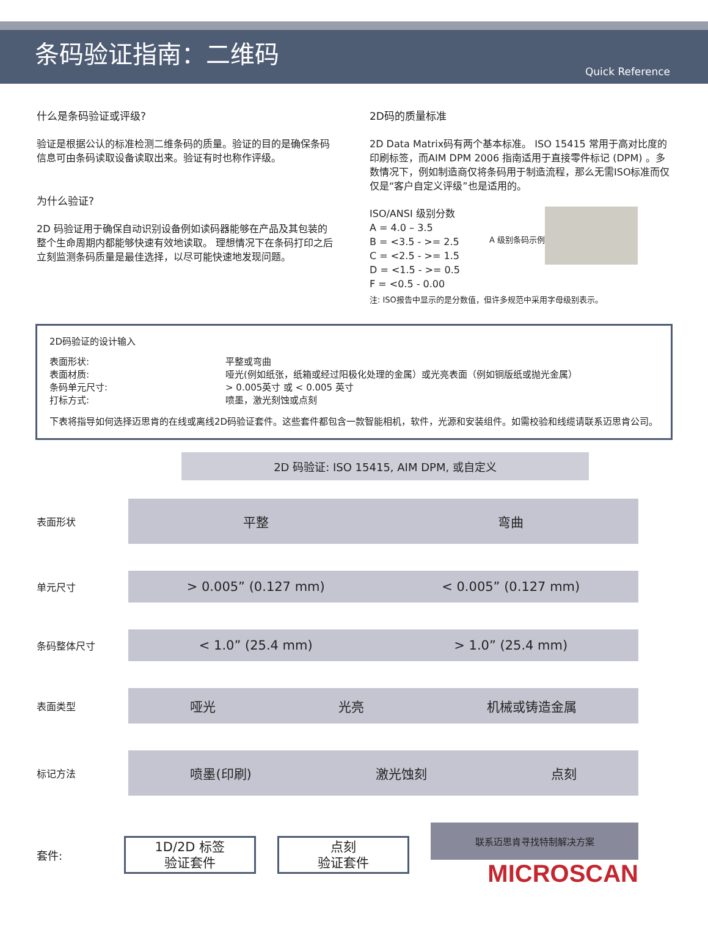条码验证指南：二维码
Quick Reference
什么是条码验证或评级?
验证是根据公认的标准检测二维条码的质量。验证的目的是确保条码信息可由条码读取设备读取出来。验证有时也称作评级。
为什么验证?
2D 码验证用于确保自动识别设备例如读码器能够在产品及其包装的整个生命周期内都能够快速有效地读取。 理想情况下在条码打印之后立刻监测条码质量是最佳选择，以尽可能快速地发现问题。
2D码的质量标准
2D Data Matrix码有两个基本标准。 ISO 15415 常用于高对比度的印刷标签，而AIM DPM 2006 指南适用于直接零件标记 (DPM) 。多数情况下，例如制造商仅将条码用于制造流程，那么无需ISO标准而仅仅是“客户自定义评级”也是适用的。
ISO/ANSI 级别分数
A = 4.0 – 3.5
B = <3.5 - >= 2.5
C = <2.5 - >= 1.5
D = <1.5 - >= 0.5
F = <0.5 - 0.00
A 级别条码示例
注: ISO报告中显示的是分数值，但许多规范中采用字母级别表示。
2D码验证的设计输入
| 表面形状: | 平整或弯曲 |
| 表面材质: | 哑光(例如纸张，纸箱或经过阳极化处理的金属）或光亮表面（例如铜版纸或抛光金属） |
| 条码单元尺寸: | > 0.005英寸 或 < 0.005 英寸 |
| 打标方式: | 喷墨，激光刻蚀或点刻 |
下表将指导如何选择迈思肯的在线或离线2D码验证套件。这些套件都包含一款智能相机，软件，光源和安装组件。如需校验和线缆请联系迈思肯公司。
2D 码验证: ISO 15415, AIM DPM, 或自定义
表面形状
平整 弯曲
单元尺寸
> 0.005” (0.127 mm) < 0.005” (0.127 mm)
条码整体尺寸
< 1.0” (25.4 mm) > 1.0” (25.4 mm)
表面类型
哑光 光亮 机械或铸造金属
标记方法
喷墨(印刷) 激光蚀刻 点刻
套件:
1D/2D 标签
验证套件
点刻
验证套件
联系迈思肯寻找特制解决方案
MICROSCAN